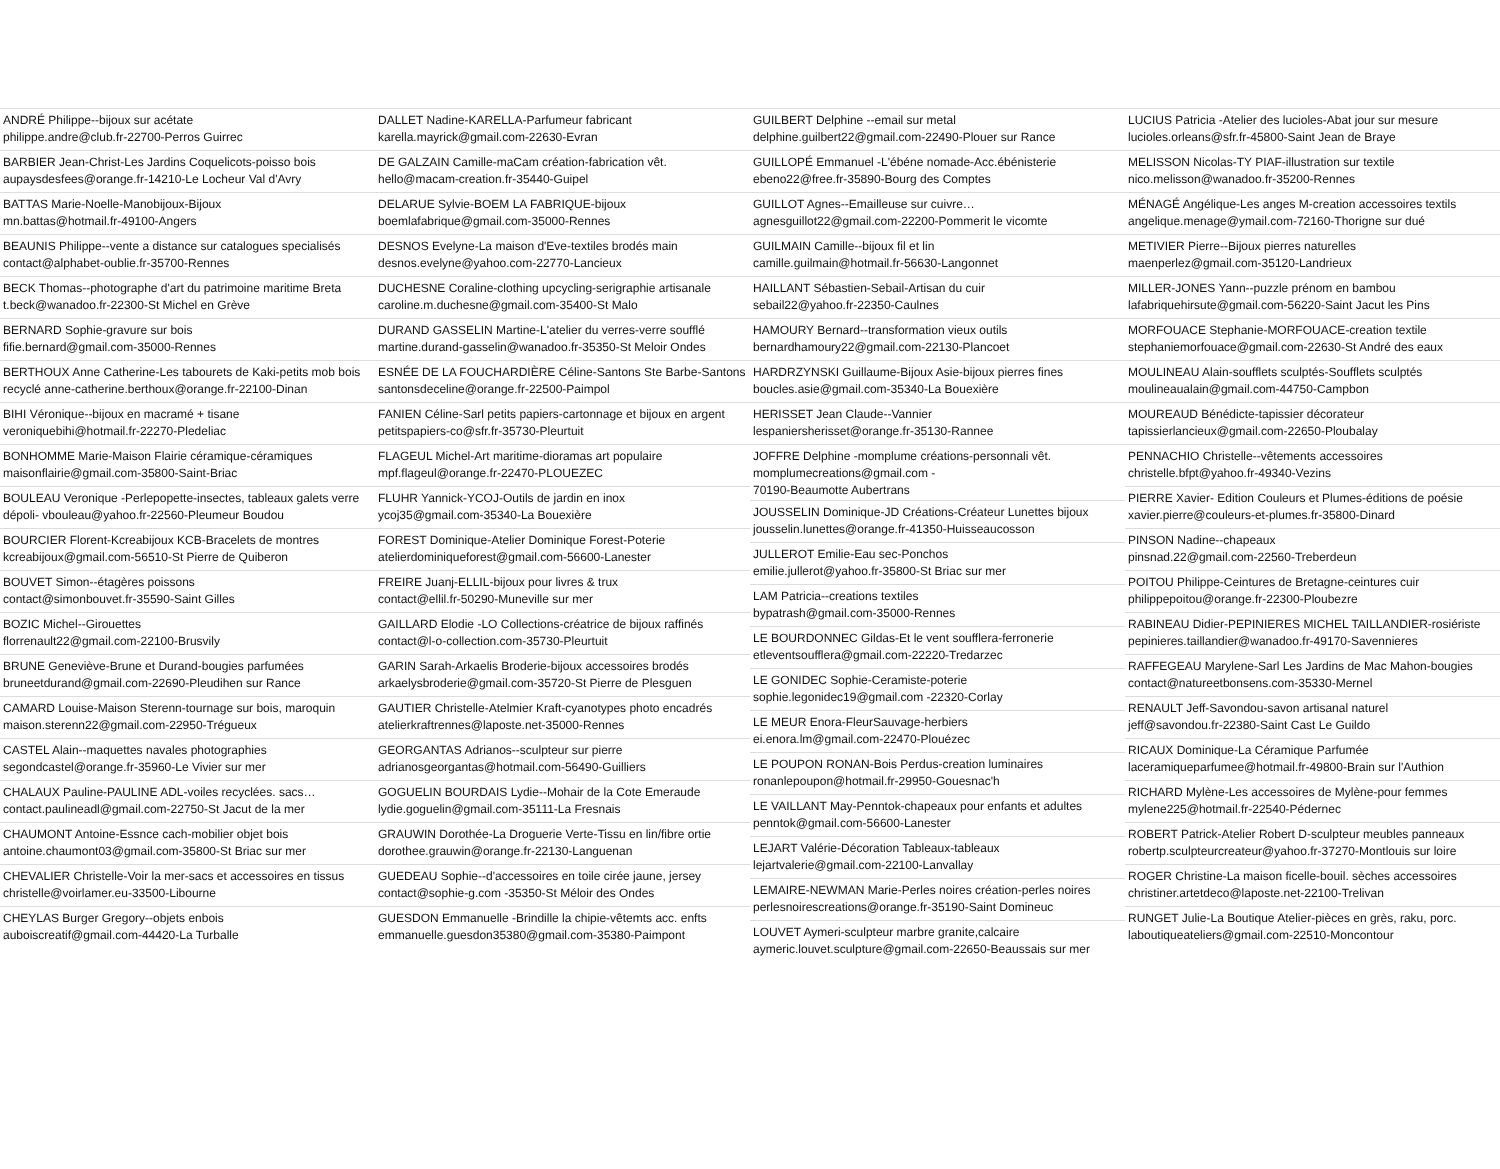ANDRÉ Philippe--bijoux sur acétate
philippe.andre@club.fr-22700-Perros Guirrec
BARBIER Jean-Christ-Les Jardins Coquelicots-poisso bois
aupaysdesfees@orange.fr-14210-Le Locheur Val d'Avry
BATTAS Marie-Noelle-Manobijoux-Bijoux
mn.battas@hotmail.fr-49100-Angers
BEAUNIS Philippe--vente a distance sur catalogues specialisés
contact@alphabet-oublie.fr-35700-Rennes
BECK Thomas--photographe d'art du patrimoine maritime Breta
t.beck@wanadoo.fr-22300-St Michel en Grève
BERNARD Sophie-gravure sur bois
fifie.bernard@gmail.com-35000-Rennes
BERTHOUX Anne Catherine-Les tabourets de Kaki-petits mob bois
recyclé anne-catherine.berthoux@orange.fr-22100-Dinan
BIHI Véronique--bijoux en macramé + tisane
veroniquebihi@hotmail.fr-22270-Pledeliac
BONHOMME Marie-Maison Flairie céramique-céramiques
maisonflairie@gmail.com-35800-Saint-Briac
BOULEAU Veronique -Perlepopette-insectes, tableaux galets verre
dépoli- vbouleau@yahoo.fr-22560-Pleumeur Boudou
BOURCIER Florent-Kcreabijoux KCB-Bracelets de montres
kcreabijoux@gmail.com-56510-St Pierre de Quiberon
BOUVET Simon--étagères poissons
contact@simonbouvet.fr-35590-Saint Gilles
BOZIC Michel--Girouettes
florrenault22@gmail.com-22100-Brusvily
BRUNE Geneviève-Brune et Durand-bougies parfumées
bruneetdurand@gmail.com-22690-Pleudihen sur Rance
CAMARD Louise-Maison Sterenn-tournage sur bois, maroquin
maison.sterenn22@gmail.com-22950-Trégueux
CASTEL Alain--maquettes navales photographies
segondcastel@orange.fr-35960-Le Vivier sur mer
CHALAUX Pauline-PAULINE ADL-voiles recyclées. sacs…
contact.paulineadl@gmail.com-22750-St Jacut de la mer
CHAUMONT Antoine-Essnce cach-mobilier objet bois
antoine.chaumont03@gmail.com-35800-St Briac sur mer
CHEVALIER Christelle-Voir la mer-sacs et accessoires en tissus
christelle@voirlamer.eu-33500-Libourne
CHEYLAS Burger Gregory--objets enbois
auboiscreatif@gmail.com-44420-La Turballe
DALLET Nadine-KARELLA-Parfumeur fabricant
karella.mayrick@gmail.com-22630-Evran
DE GALZAIN Camille-maCam création-fabrication vêt.
hello@macam-creation.fr-35440-Guipel
DELARUE Sylvie-BOEM LA FABRIQUE-bijoux
boemlafabrique@gmail.com-35000-Rennes
DESNOS Evelyne-La maison d'Eve-textiles brodés main
desnos.evelyne@yahoo.com-22770-Lancieux
DUCHESNE Coraline-clothing upcycling-serigraphie artisanale
caroline.m.duchesne@gmail.com-35400-St Malo
DURAND GASSELIN Martine-L'atelier du verres-verre soufflé
martine.durand-gasselin@wanadoo.fr-35350-St Meloir Ondes
ESNÉE DE LA FOUCHARDIÈRE Céline-Santons Ste Barbe-Santons
santonsdeceline@orange.fr-22500-Paimpol
FANIEN Céline-Sarl petits papiers-cartonnage et bijoux en argent
petitspapiers-co@sfr.fr-35730-Pleurtuit
FLAGEUL Michel-Art maritime-dioramas art populaire
mpf.flageul@orange.fr-22470-PLOUEZEC
FLUHR Yannick-YCOJ-Outils de jardin en inox
ycoj35@gmail.com-35340-La Bouexière
FOREST Dominique-Atelier Dominique Forest-Poterie
atelierdominiqueforest@gmail.com-56600-Lanester
FREIRE Juanj-ELLIL-bijoux pour livres & trux
contact@ellil.fr-50290-Muneville sur mer
GAILLARD Elodie -LO Collections-créatrice de bijoux raffinés
contact@l-o-collection.com-35730-Pleurtuit
GARIN Sarah-Arkaelis Broderie-bijoux accessoires brodés
arkaelysbroderie@gmail.com-35720-St Pierre de Plesguen
GAUTIER Christelle-Atelmier Kraft-cyanotypes photo encadrés
atelierkraftrennes@laposte.net-35000-Rennes
GEORGANTAS Adrianos--sculpteur sur pierre
adrianosgeorgantas@hotmail.com-56490-Guilliers
GOGUELIN BOURDAIS Lydie--Mohair de la Cote Emeraude
lydie.goguelin@gmail.com-35111-La Fresnais
GRAUWIN Dorothée-La Droguerie Verte-Tissu en lin/fibre ortie
dorothee.grauwin@orange.fr-22130-Languenan
GUEDEAU Sophie--d'accessoires en toile cirée jaune, jersey
contact@sophie-g.com -35350-St Méloir des Ondes
GUESDON Emmanuelle -Brindille la chipie-vêtemts acc. enfts
emmanuelle.guesdon35380@gmail.com-35380-Paimpont
GUILBERT Delphine --email sur metal
delphine.guilbert22@gmail.com-22490-Plouer sur Rance
GUILLOPÉ Emmanuel -L'ébéne nomade-Acc.ébénisterie
ebeno22@free.fr-35890-Bourg des Comptes
GUILLOT Agnes--Emailleuse sur cuivre…
agnesguillot22@gmail.com-22200-Pommerit le vicomte
GUILMAIN Camille--bijoux fil et lin
camille.guilmain@hotmail.fr-56630-Langonnet
HAILLANT Sébastien-Sebail-Artisan du cuir
sebail22@yahoo.fr-22350-Caulnes
HAMOURY Bernard--transformation vieux outils
bernardhamoury22@gmail.com-22130-Plancoet
HARDRZYNSKI Guillaume-Bijoux Asie-bijoux pierres fines
boucles.asie@gmail.com-35340-La Bouexière
HERISSET Jean Claude--Vannier
lespaniersherisset@orange.fr-35130-Rannee
JOFFRE Delphine -momplume créations-personnali vêt.
momplumecreations@gmail.com -
70190-Beaumotte Aubertrans
JOUSSELIN Dominique-JD Créations-Créateur Lunettes bijoux
jousselin.lunettes@orange.fr-41350-Huisseaucosson
JULLEROT Emilie-Eau sec-Ponchos
emilie.jullerot@yahoo.fr-35800-St Briac sur mer
LAM Patricia--creations textiles
bypatrash@gmail.com-35000-Rennes
LE BOURDONNEC Gildas-Et le vent soufflera-ferronerie
etleventsoufflera@gmail.com-22220-Tredarzec
LE GONIDEC Sophie-Ceramiste-poterie
sophie.legonidec19@gmail.com -22320-Corlay
LE MEUR Enora-FleurSauvage-herbiers
ei.enora.lm@gmail.com-22470-Plouézec
LE POUPON RONAN-Bois Perdus-creation luminaires
ronanlepoupon@hotmail.fr-29950-Gouesnac'h
LE VAILLANT May-Penntok-chapeaux pour enfants et adultes
penntok@gmail.com-56600-Lanester
LEJART Valérie-Décoration Tableaux-tableaux
lejartvalerie@gmail.com-22100-Lanvallay
LEMAIRE-NEWMAN Marie-Perles noires création-perles noires
perlesnoirescreations@orange.fr-35190-Saint Domineuc
LOUVET Aymeri-sculpteur marbre granite,calcaire
aymeric.louvet.sculpture@gmail.com-22650-Beaussais sur mer
LUCIUS Patricia -Atelier des lucioles-Abat jour sur mesure
lucioles.orleans@sfr.fr-45800-Saint Jean de Braye
MELISSON Nicolas-TY PIAF-illustration sur textile
nico.melisson@wanadoo.fr-35200-Rennes
MÉNAGÉ Angélique-Les anges M-creation accessoires textils
angelique.menage@ymail.com-72160-Thorigne sur dué
METIVIER Pierre--Bijoux pierres naturelles
maenperlez@gmail.com-35120-Landrieux
MILLER-JONES Yann--puzzle prénom en bambou
lafabriquehirsute@gmail.com-56220-Saint Jacut les Pins
MORFOUACE Stephanie-MORFOUACE-creation textile
stephaniemorfouace@gmail.com-22630-St André des eaux
MOULINEAU Alain-soufflets sculptés-Soufflets sculptés
moulineaualain@gmail.com-44750-Campbon
MOUREAUD Bénédicte-tapissier décorateur
tapissierlancieux@gmail.com-22650-Ploubalay
PENNACHIO Christelle--vêtements accessoires
christelle.bfpt@yahoo.fr-49340-Vezins
PIERRE Xavier- Edition Couleurs et Plumes-éditions de poésie
xavier.pierre@couleurs-et-plumes.fr-35800-Dinard
PINSON Nadine--chapeaux
pinsnad.22@gmail.com-22560-Treberdeun
POITOU Philippe-Ceintures de Bretagne-ceintures cuir
philippepoitou@orange.fr-22300-Ploubezre
RABINEAU Didier-PEPINIERES MICHEL TAILLANDIER-rosiériste
pepinieres.taillandier@wanadoo.fr-49170-Savennieres
RAFFEGEAU Marylene-Sarl Les Jardins de Mac Mahon-bougies
contact@natureetbonsens.com-35330-Mernel
RENAULT Jeff-Savondou-savon artisanal naturel
jeff@savondou.fr-22380-Saint Cast Le Guildo
RICAUX Dominique-La Céramique Parfumée
laceramiqueparfumee@hotmail.fr-49800-Brain sur l'Authion
RICHARD Mylène-Les accessoires de Mylène-pour femmes
mylene225@hotmail.fr-22540-Pédernec
ROBERT Patrick-Atelier Robert D-sculpteur meubles panneaux
robertp.sculpteurcreateur@yahoo.fr-37270-Montlouis sur loire
ROGER Christine-La maison ficelle-bouil. sèches accessoires
christiner.artetdeco@laposte.net-22100-Trelivan
RUNGET Julie-La Boutique Atelier-pièces en grès, raku, porc.
laboutiqueateliers@gmail.com-22510-Moncontour